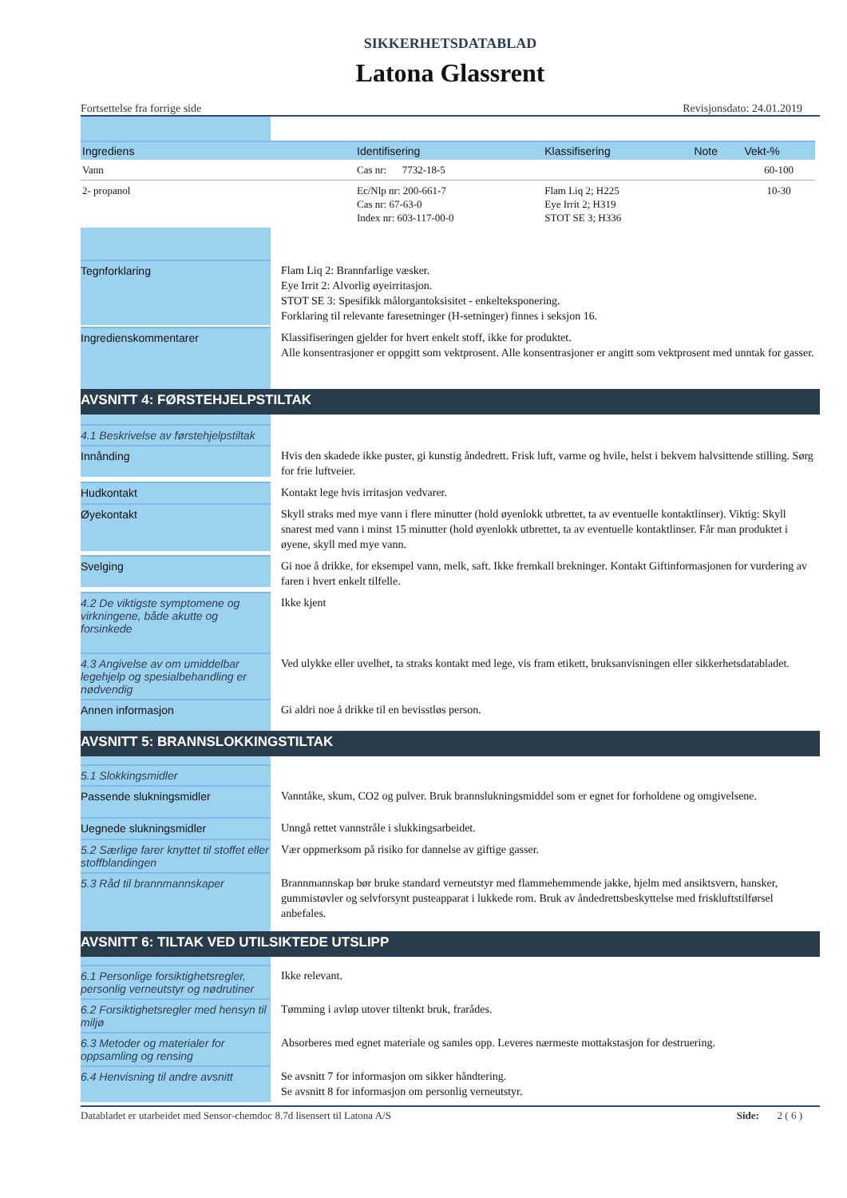SIKKERHETSDATABLAD
Latona Glassrent
Fortsettelse fra forrige side Revisjonsdato: 24.01.2019
| Ingrediens | Identifisering | Klassifisering | Note | Vekt-% |
| --- | --- | --- | --- | --- |
| Vann | Cas nr: 7732-18-5 | | | 60-100 |
| 2- propanol | Ec/Nlp nr: 200-661-7 Cas nr: 67-63-0 Index nr: 603-117-00-0 | Flam Liq 2; H225 Eye Irrit 2; H319 STOT SE 3; H336 | | 10-30 |
Tegnforklaring
Flam Liq 2: Brannfarlige væsker.
Eye Irrit 2: Alvorlig øyeirritasjon.
STOT SE 3: Spesifikk målorgantoksisitet - enkelteksponering.
Forklaring til relevante faresetninger (H-setninger) finnes i seksjon 16.
Ingredienskommentarer
Klassifiseringen gjelder for hvert enkelt stoff, ikke for produktet.
Alle konsentrasjoner er oppgitt som vektprosent. Alle konsentrasjoner er angitt som vektprosent med unntak for gasser.
AVSNITT 4: FØRSTEHJELPSTILTAK
4.1 Beskrivelse av førstehjelpstiltak
Innånding
Hvis den skadede ikke puster, gi kunstig åndedrett. Frisk luft, varme og hvile, helst i bekvem halvsittende stilling. Sørg for frie luftveier.
Hudkontakt
Kontakt lege hvis irritasjon vedvarer.
Øyekontakt
Skyll straks med mye vann i flere minutter (hold øyenlokk utbrettet, ta av eventuelle kontaktlinser). Viktig: Skyll snarest med vann i minst 15 minutter (hold øyenlokk utbrettet, ta av eventuelle kontaktlinser. Får man produktet i øyene, skyll med mye vann.
Svelging
Gi noe å drikke, for eksempel vann, melk, saft. Ikke fremkall brekninger. Kontakt Giftinformasjonen for vurdering av faren i hvert enkelt tilfelle.
4.2 De viktigste symptomene og virkningene, både akutte og forsinkede
Ikke kjent
4.3 Angivelse av om umiddelbar legehjelp og spesialbehandling er nødvendig
Ved ulykke eller uvelhet, ta straks kontakt med lege, vis fram etikett, bruksanvisningen eller sikkerhetsdatabladet.
Annen informasjon
Gi aldri noe å drikke til en bevisstløs person.
AVSNITT 5: BRANNSLOKKINGSTILTAK
5.1 Slokkingsmidler
Passende slukningsmidler
Vanntåke, skum, CO2 og pulver. Bruk brannslukningsmiddel som er egnet for forholdene og omgivelsene.
Uegnede slukningsmidler
Unngå rettet vannstråle i slukkingsarbeidet.
5.2 Særlige farer knyttet til stoffet eller stoffblandingen
Vær oppmerksom på risiko for dannelse av giftige gasser.
5.3 Råd til brannmannskaper
Brannmannskap bør bruke standard verneutstyr med flammehemmende jakke, hjelm med ansiktsvern, hansker, gummistøvler og selvforsynt pusteapparat i lukkede rom. Bruk av åndedrettsbeskyttelse med friskluftstilførsel anbefales.
AVSNITT 6: TILTAK VED UTILSIKTEDE UTSLIPP
6.1 Personlige forsiktighetsregler, personlig verneutstyr og nødrutiner
Ikke relevant.
6.2 Forsiktighetsregler med hensyn til miljø
Tømming i avløp utover tiltenkt bruk, frarådes.
6.3 Metoder og materialer for oppsamling og rensing
Absorberes med egnet materiale og samles opp. Leveres nærmeste mottakstasjon for destruering.
6.4 Henvisning til andre avsnitt
Se avsnitt 7 for informasjon om sikker håndtering.
Se avsnitt 8 for informasjon om personlig verneutstyr.
Databladet er utarbeidet med Sensor-chemdoc 8.7d lisensert til Latona A/S Side: 2 ( 6 )